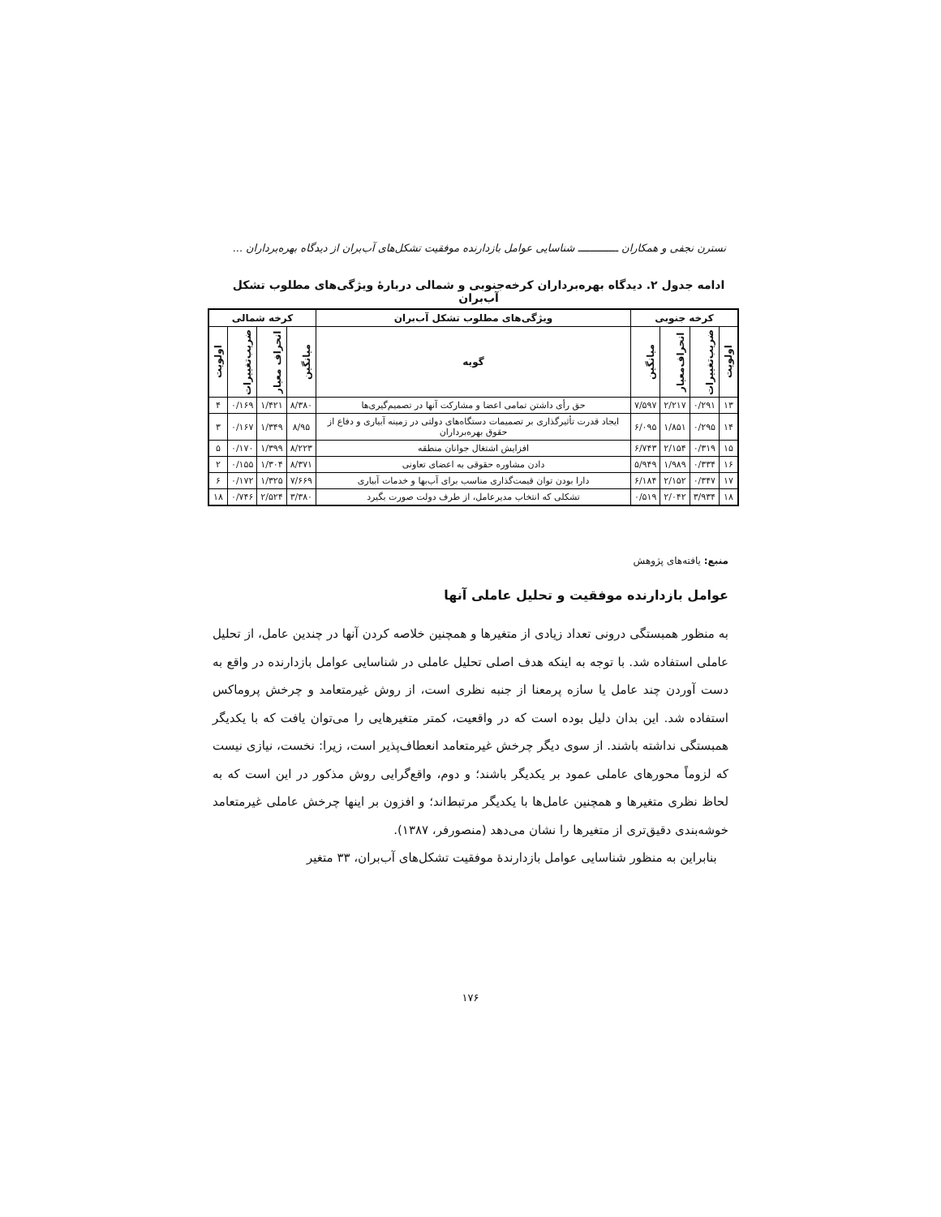نسترن نجفی و همکاران ـــــــــــــ شناسایی عوامل بازدارنده موفقیت تشکل‌های آب‌بران از دیدگاه بهره‌برداران ...
ادامه جدول ۲. دیدگاه بهره‌برداران کرخه‌جنوبی و شمالی دربارهٔ ویژگی‌های مطلوب تشکل آب‌بران
| کرخه جنوبی | | | | ویژگی‌های مطلوب تشکل آب‌بران | کرخه شمالی | | | |
| --- | --- | --- | --- | --- | --- | --- | --- | --- |
| اولویت | ضریب‌تغییرات | انحراف‌معیار | میانگین | گویه | میانگین | انحراف معیار | ضریب‌تغییرات | اولویت |
| ۱۳ | ۰/۲۹۱ | ۲/۲۱۷ | ۷/۵۹۷ | حق رأی داشتن تمامی اعضا و مشارکت آنها در تصمیم‌گیری‌ها | ۸/۳۸۰ | ۱/۴۲۱ | ۰/۱۶۹ | ۴ |
| ۱۴ | ۰/۲۹۵ | ۱/۸۵۱ | ۶/۰۹۵ | ایجاد قدرت تأثیرگذاری بر تصمیمات دستگاه‌های دولتی در زمینه آبیاری و دفاع از حقوق بهره‌برداران | ۸/۹۵ | ۱/۳۴۹ | ۰/۱۶۷ | ۳ |
| ۱۵ | ۰/۳۱۹ | ۲/۱۵۴ | ۶/۷۴۳ | افزایش اشتغال جوانان منطقه | ۸/۲۲۳ | ۱/۳۹۹ | ۰/۱۷۰ | ۵ |
| ۱۶ | ۰/۳۳۴ | ۱/۹۸۹ | ۵/۹۴۹ | دادن مشاوره حقوقی به اعضای تعاونی | ۸/۳۷۱ | ۱/۳۰۴ | ۰/۱۵۵ | ۲ |
| ۱۷ | ۰/۳۴۷ | ۲/۱۵۲ | ۶/۱۸۴ | دارا بودن توان قیمت‌گذاری مناسب برای آب‌بها و خدمات آبیاری | ۷/۶۶۹ | ۱/۳۲۵ | ۰/۱۷۲ | ۶ |
| ۱۸ | ۳/۹۳۴ | ۲/۰۴۲ | ۰/۵۱۹ | تشکلی که انتخاب مدیرعامل، از طرف دولت صورت بگیرد | ۳/۳۸۰ | ۲/۵۲۴ | ۰/۷۴۶ | ۱۸ |
منبع: یافته‌های پژوهش
عوامل بازدارنده موفقیت و تحلیل عاملی آنها
به منظور همبستگی درونی تعداد زیادی از متغیرها و همچنین خلاصه کردن آنها در چندین عامل، از تحلیل عاملی استفاده شد. با توجه به اینکه هدف اصلی تحلیل عاملی در شناسایی عوامل بازدارنده در واقع به دست آوردن چند عامل یا سازه پرمعنا از جنبه نظری است، از روش غیرمتعامد و چرخش پروماکس استفاده شد. این بدان دلیل بوده است که در واقعیت، کمتر متغیرهایی را می‌توان یافت که با یکدیگر همبستگی نداشته باشند. از سوی دیگر چرخش غیرمتعامد انعطاف‌پذیر است، زیرا: نخست، نیازی نیست که لزوماً محورهای عاملی عمود بر یکدیگر باشند؛ و دوم، واقع‌گرایی روش مذکور در این است که به لحاظ نظری متغیرها و همچنین عامل‌ها با یکدیگر مرتبط‌اند؛ و افزون بر اینها چرخش عاملی غیرمتعامد خوشه‌بندی دقیق‌تری از متغیرها را نشان می‌دهد (منصورفر، ۱۳۸۷).
بنابراین به منظور شناسایی عوامل بازدارندهٔ موفقیت تشکل‌های آب‌بران، ۳۳ متغیر
۱۷۶